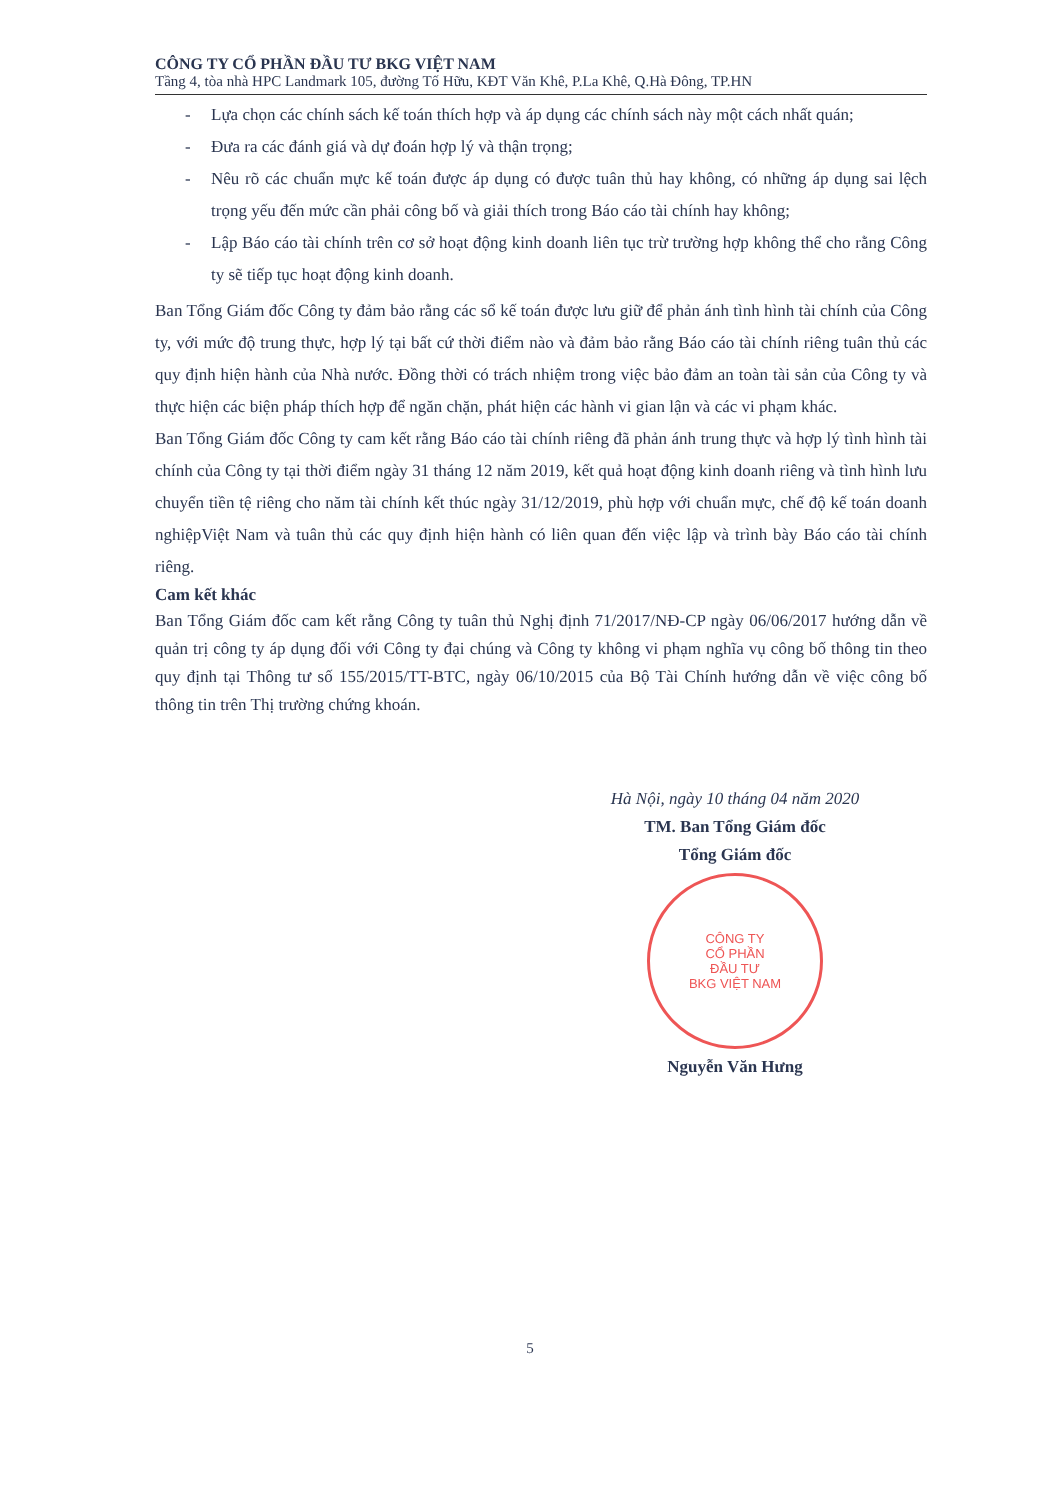CÔNG TY CỔ PHẦN ĐẦU TƯ BKG VIỆT NAM
Tầng 4, tòa nhà HPC Landmark 105, đường Tố Hữu, KĐT Văn Khê, P.La Khê, Q.Hà Đông, TP.HN
- Lựa chọn các chính sách kế toán thích hợp và áp dụng các chính sách này một cách nhất quán;
- Đưa ra các đánh giá và dự đoán hợp lý và thận trọng;
- Nêu rõ các chuẩn mực kế toán được áp dụng có được tuân thủ hay không, có những áp dụng sai lệch trọng yếu đến mức cần phải công bố và giải thích trong Báo cáo tài chính hay không;
- Lập Báo cáo tài chính trên cơ sở hoạt động kinh doanh liên tục trừ trường hợp không thể cho rằng Công ty sẽ tiếp tục hoạt động kinh doanh.
Ban Tổng Giám đốc Công ty đảm bảo rằng các sổ kế toán được lưu giữ để phản ánh tình hình tài chính của Công ty, với mức độ trung thực, hợp lý tại bất cứ thời điểm nào và đảm bảo rằng Báo cáo tài chính riêng tuân thủ các quy định hiện hành của Nhà nước. Đồng thời có trách nhiệm trong việc bảo đảm an toàn tài sản của Công ty và thực hiện các biện pháp thích hợp để ngăn chặn, phát hiện các hành vi gian lận và các vi phạm khác.
Ban Tổng Giám đốc Công ty cam kết rằng Báo cáo tài chính riêng đã phản ánh trung thực và hợp lý tình hình tài chính của Công ty tại thời điểm ngày 31 tháng 12 năm 2019, kết quả hoạt động kinh doanh riêng và tình hình lưu chuyển tiền tệ riêng cho năm tài chính kết thúc ngày 31/12/2019, phù hợp với chuẩn mực, chế độ kế toán doanh nghiệpViệt Nam và tuân thủ các quy định hiện hành có liên quan đến việc lập và trình bày Báo cáo tài chính riêng.
Cam kết khác
Ban Tổng Giám đốc cam kết rằng Công ty tuân thủ Nghị định 71/2017/NĐ-CP ngày 06/06/2017 hướng dẫn về quản trị công ty áp dụng đối với Công ty đại chúng và Công ty không vi phạm nghĩa vụ công bố thông tin theo quy định tại Thông tư số 155/2015/TT-BTC, ngày 06/10/2015 của Bộ Tài Chính hướng dẫn về việc công bố thông tin trên Thị trường chứng khoán.
Hà Nội, ngày 10 tháng 04 năm 2020
TM. Ban Tổng Giám đốc
Tổng Giám đốc
CÔNG TY
CỔ PHẦN
ĐẦU TƯ
BKG VIỆT NAM
Nguyễn Văn Hưng
5